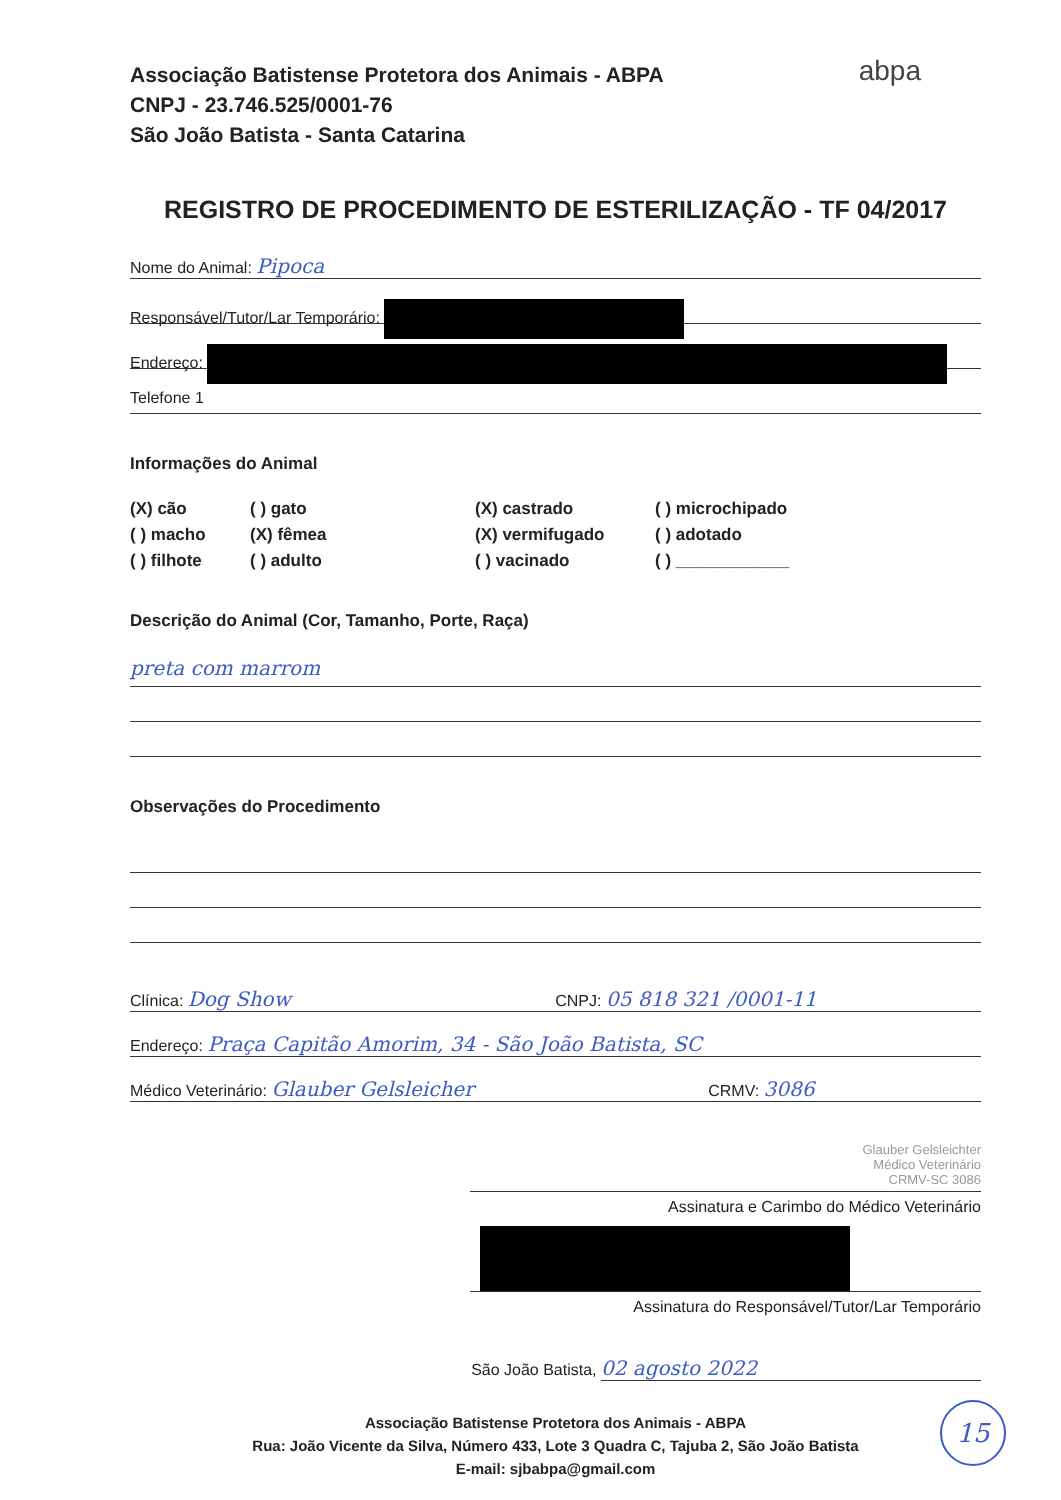abpa
Associação Batistense Protetora dos Animais - ABPA
CNPJ - 23.746.525/0001-76
São João Batista - Santa Catarina
REGISTRO DE PROCEDIMENTO DE ESTERILIZAÇÃO - TF 04/2017
Nome do Animal: Pipoca
Responsável/Tutor/Lar Temporário:
Endereço:
Telefone 1
Informações do Animal
(X) cão
( ) gato
(X) castrado
( ) microchipado
( ) macho
(X) fêmea
(X) vermifugado
( ) adotado
( ) filhote
( ) adulto
( ) vacinado
( ) ____________
Descrição do Animal (Cor, Tamanho, Porte, Raça)
preta com marrom
Observações do Procedimento
Clínica: Dog Show CNPJ: 05 818 321 /0001-11
Endereço: Praça Capitão Amorim, 34 - São João Batista, SC
Médico Veterinário: Glauber Gelsleicher CRMV: 3086
Glauber Gelsleichter
Médico Veterinário
CRMV-SC 3086
Assinatura e Carimbo do Médico Veterinário
Assinatura do Responsável/Tutor/Lar Temporário
São João Batista, 02 agosto 2022
Associação Batistense Protetora dos Animais - ABPA
Rua: João Vicente da Silva, Número 433, Lote 3 Quadra C, Tajuba 2, São João Batista
E-mail: sjbabpa@gmail.com
15